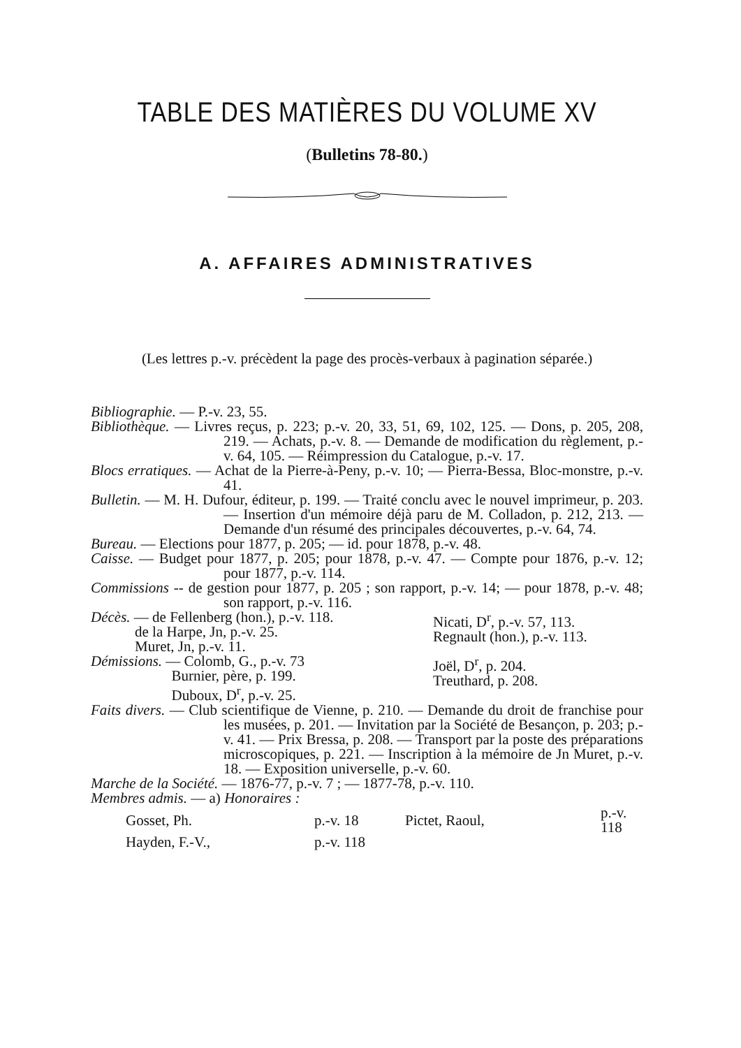TABLE DES MATIÈRES DU VOLUME XV
(Bulletins 78-80.)
A. AFFAIRES ADMINISTRATIVES
(Les lettres p.-v. précèdent la page des procès-verbaux à pagination séparée.)
Bibliographie. — P.-v. 23, 55.
Bibliothèque. — Livres reçus, p. 223; p.-v. 20, 33, 51, 69, 102, 125. — Dons, p. 205, 208, 219. — Achats, p.-v. 8. — Demande de modification du règlement, p.-v. 64, 105. — Réimpression du Catalogue, p.-v. 17.
Blocs erratiques. — Achat de la Pierre-à-Peny, p.-v. 10; — Pierra-Bessa, Bloc-monstre, p.-v. 41.
Bulletin. — M. H. Dufour, éditeur, p. 199. — Traité conclu avec le nouvel imprimeur, p. 203. — Insertion d'un mémoire déjà paru de M. Colladon, p. 212, 213. — Demande d'un résumé des principales découvertes, p.-v. 64, 74.
Bureau. — Elections pour 1877, p. 205; — id. pour 1878, p.-v. 48.
Caisse. — Budget pour 1877, p. 205; pour 1878, p.-v. 47. — Compte pour 1876, p.-v. 12; pour 1877, p.-v. 114.
Commissions -- de gestion pour 1877, p. 205 ; son rapport, p.-v. 14; — pour 1878, p.-v. 48; son rapport, p.-v. 116.
Décès. — de Fellenberg (hon.), p.-v. 118.
de la Harpe, Jn, p.-v. 25.
Muret, Jn, p.-v. 11.
Nicati, D<sup>r</sup>, p.-v. 57, 113.
Regnault (hon.), p.-v. 113.
Démissions. — Colomb, G., p.-v. 73
Burnier, père, p. 199.
Duboux, D<sup>r</sup>, p.-v. 25.
Joël, D<sup>r</sup>, p. 204.
Treuthard, p. 208.
Faits divers. — Club scientifique de Vienne, p. 210. — Demande du droit de franchise pour les musées, p. 201. — Invitation par la Société de Besançon, p. 203; p.-v. 41. — Prix Bressa, p. 208. — Transport par la poste des préparations microscopiques, p. 221. — Inscription à la mémoire de Jn Muret, p.-v. 18. — Exposition universelle, p.-v. 60.
Marche de la Société. — 1876-77, p.-v. 7 ; — 1877-78, p.-v. 110.
Membres admis. — a) Honoraires :
| Gosset, Ph. | p.-v. 18 | Pictet, Raoul, | p.-v. 118 |
| Hayden, F.-V., | p.-v. 118 | | |